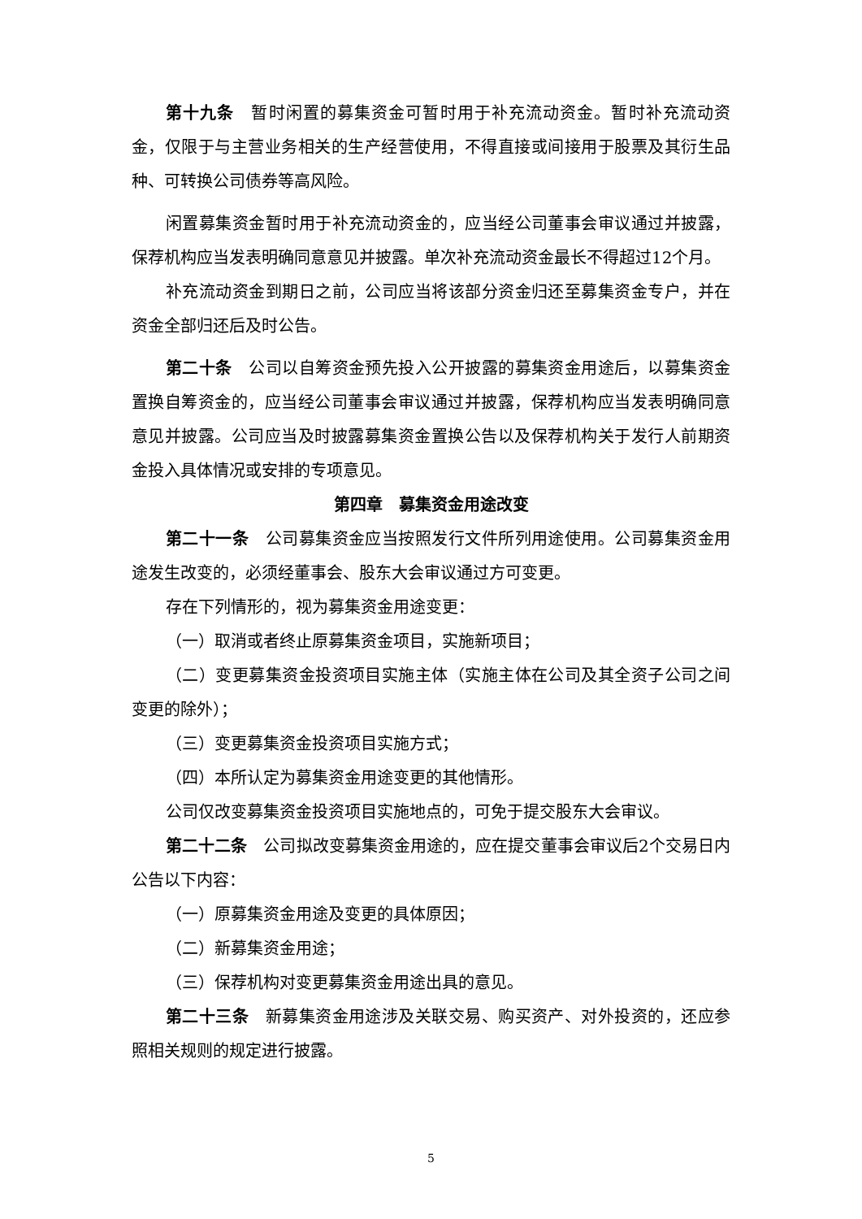第十九条　暂时闲置的募集资金可暂时用于补充流动资金。暂时补充流动资金，仅限于与主营业务相关的生产经营使用，不得直接或间接用于股票及其衍生品种、可转换公司债券等高风险。
闲置募集资金暂时用于补充流动资金的，应当经公司董事会审议通过并披露，保荐机构应当发表明确同意意见并披露。单次补充流动资金最长不得超过12个月。
补充流动资金到期日之前，公司应当将该部分资金归还至募集资金专户，并在资金全部归还后及时公告。
第二十条　公司以自筹资金预先投入公开披露的募集资金用途后，以募集资金置换自筹资金的，应当经公司董事会审议通过并披露，保荐机构应当发表明确同意意见并披露。公司应当及时披露募集资金置换公告以及保荐机构关于发行人前期资金投入具体情况或安排的专项意见。
第四章　募集资金用途改变
第二十一条　公司募集资金应当按照发行文件所列用途使用。公司募集资金用途发生改变的，必须经董事会、股东大会审议通过方可变更。
存在下列情形的，视为募集资金用途变更：
（一）取消或者终止原募集资金项目，实施新项目；
（二）变更募集资金投资项目实施主体（实施主体在公司及其全资子公司之间变更的除外）；
（三）变更募集资金投资项目实施方式；
（四）本所认定为募集资金用途变更的其他情形。
公司仅改变募集资金投资项目实施地点的，可免于提交股东大会审议。
第二十二条　公司拟改变募集资金用途的，应在提交董事会审议后2个交易日内公告以下内容：
（一）原募集资金用途及变更的具体原因；
（二）新募集资金用途；
（三）保荐机构对变更募集资金用途出具的意见。
第二十三条　新募集资金用途涉及关联交易、购买资产、对外投资的，还应参照相关规则的规定进行披露。
5